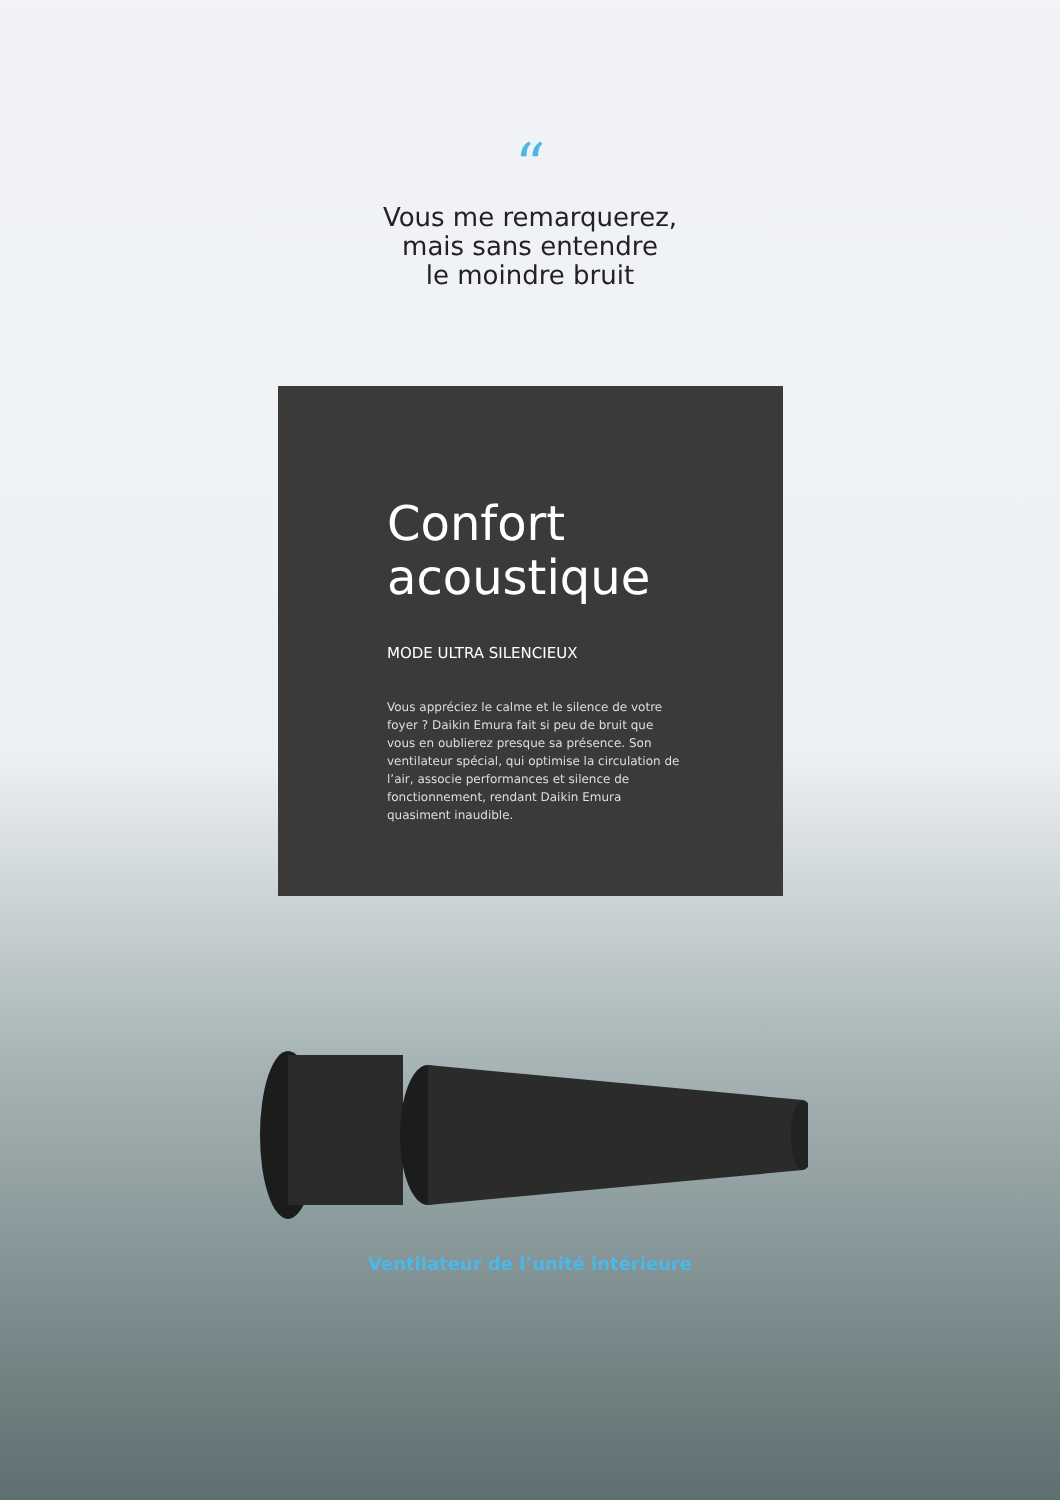“
Vous me remarquerez,
mais sans entendre
le moindre bruit
Confort
acoustique
MODE ULTRA SILENCIEUX
Vous appréciez le calme et le silence de votre foyer ? Daikin Emura fait si peu de bruit que vous en oublierez presque sa présence. Son ventilateur spécial, qui optimise la circulation de l’air, associe performances et silence de fonctionnement, rendant Daikin Emura quasiment inaudible.
Ventilateur de l’unité intérieure